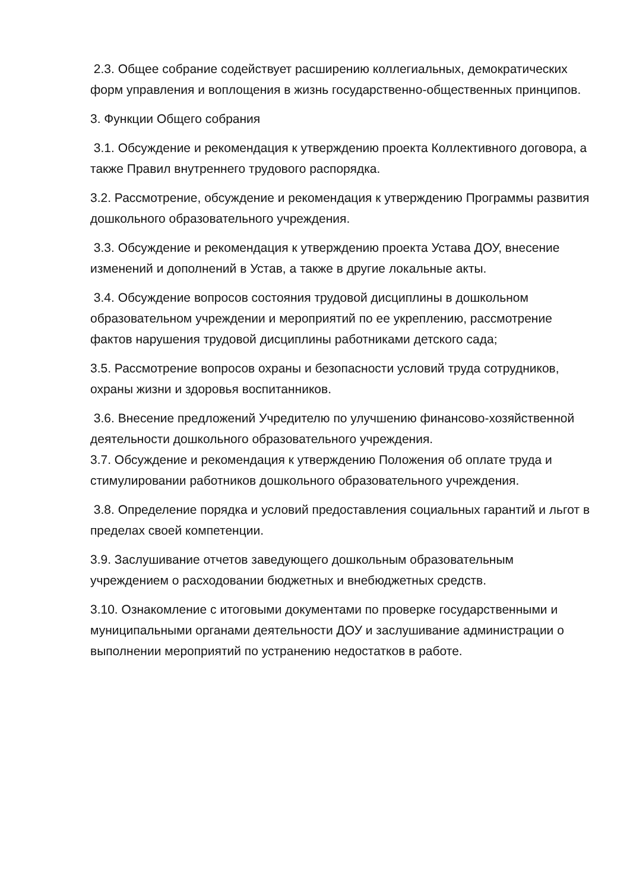2.3. Общее собрание содействует расширению коллегиальных, демократических форм управления и воплощения в жизнь государственно-общественных принципов.
3. Функции Общего собрания
3.1. Обсуждение и рекомендация к утверждению проекта Коллективного договора, а также Правил внутреннего трудового распорядка.
3.2. Рассмотрение, обсуждение и рекомендация к утверждению Программы развития дошкольного образовательного учреждения.
3.3. Обсуждение и рекомендация к утверждению проекта Устава ДОУ, внесение изменений и дополнений в Устав, а также в другие локальные акты.
3.4. Обсуждение вопросов состояния трудовой дисциплины в дошкольном образовательном учреждении и мероприятий по ее укреплению, рассмотрение фактов нарушения трудовой дисциплины работниками детского сада;
3.5. Рассмотрение вопросов охраны и безопасности условий труда сотрудников, охраны жизни и здоровья воспитанников.
3.6. Внесение предложений Учредителю по улучшению финансово-хозяйственной деятельности дошкольного образовательного учреждения.
3.7. Обсуждение и рекомендация к утверждению Положения об оплате труда и стимулировании работников дошкольного образовательного учреждения.
3.8. Определение порядка и условий предоставления социальных гарантий и льгот в пределах своей компетенции.
3.9. Заслушивание отчетов заведующего дошкольным образовательным учреждением о расходовании бюджетных и внебюджетных средств.
3.10. Ознакомление с итоговыми документами по проверке государственными и муниципальными органами деятельности ДОУ и заслушивание администрации о выполнении мероприятий по устранению недостатков в работе.